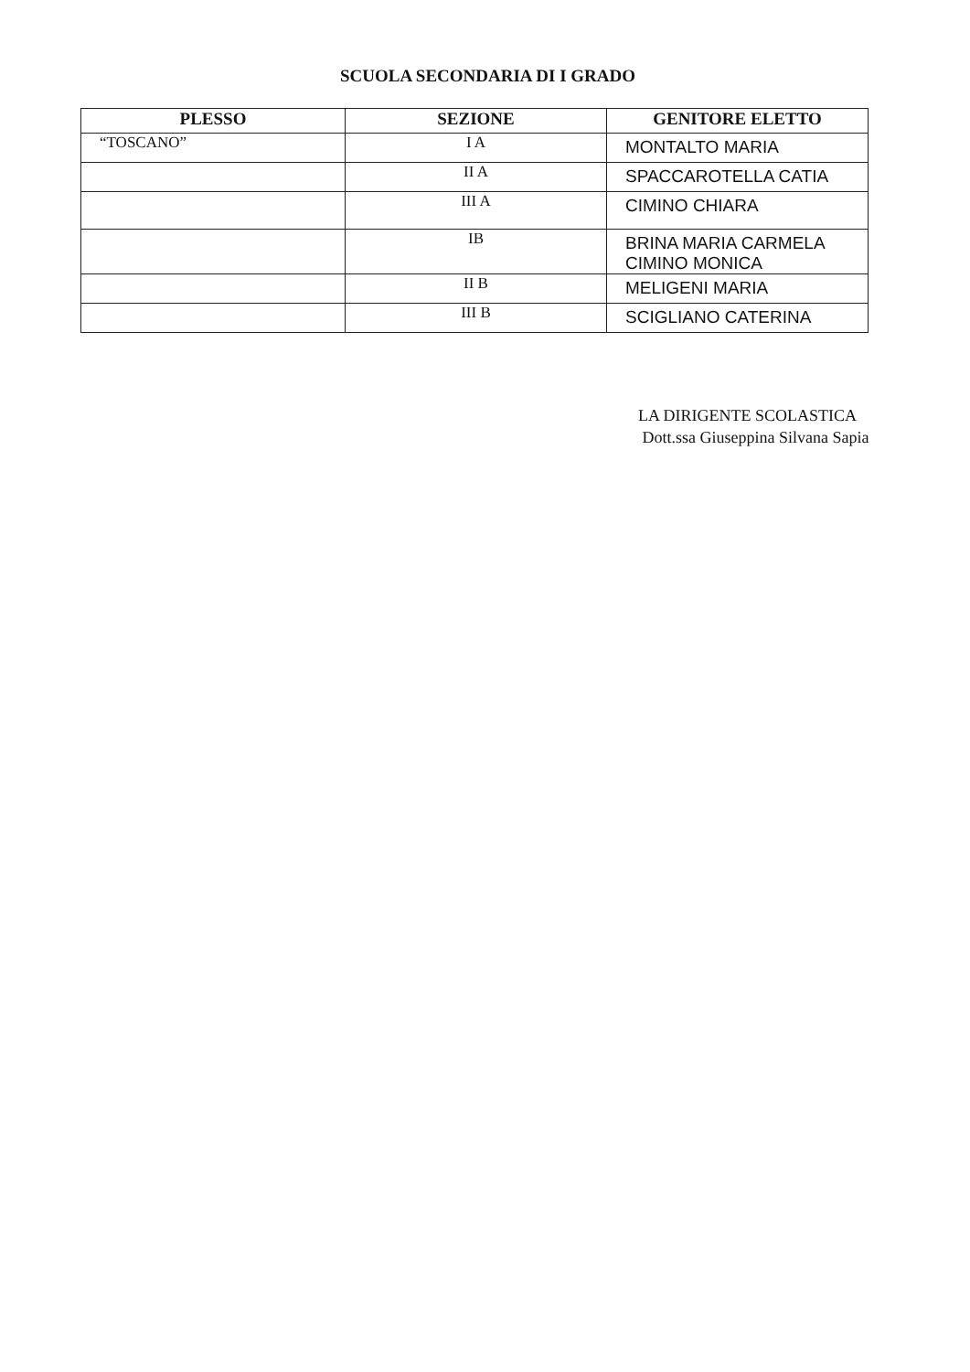SCUOLA SECONDARIA DI I GRADO
| PLESSO | SEZIONE | GENITORE ELETTO |
| --- | --- | --- |
| “TOSCANO” | I A | MONTALTO MARIA |
| | II A | SPACCAROTELLA CATIA |
| | III A | CIMINO CHIARA |
| | IB | BRINA MARIA CARMELA CIMINO MONICA |
| | II B | MELIGENI MARIA |
| | III B | SCIGLIANO CATERINA |
LA DIRIGENTE SCOLASTICA
Dott.ssa Giuseppina Silvana Sapia